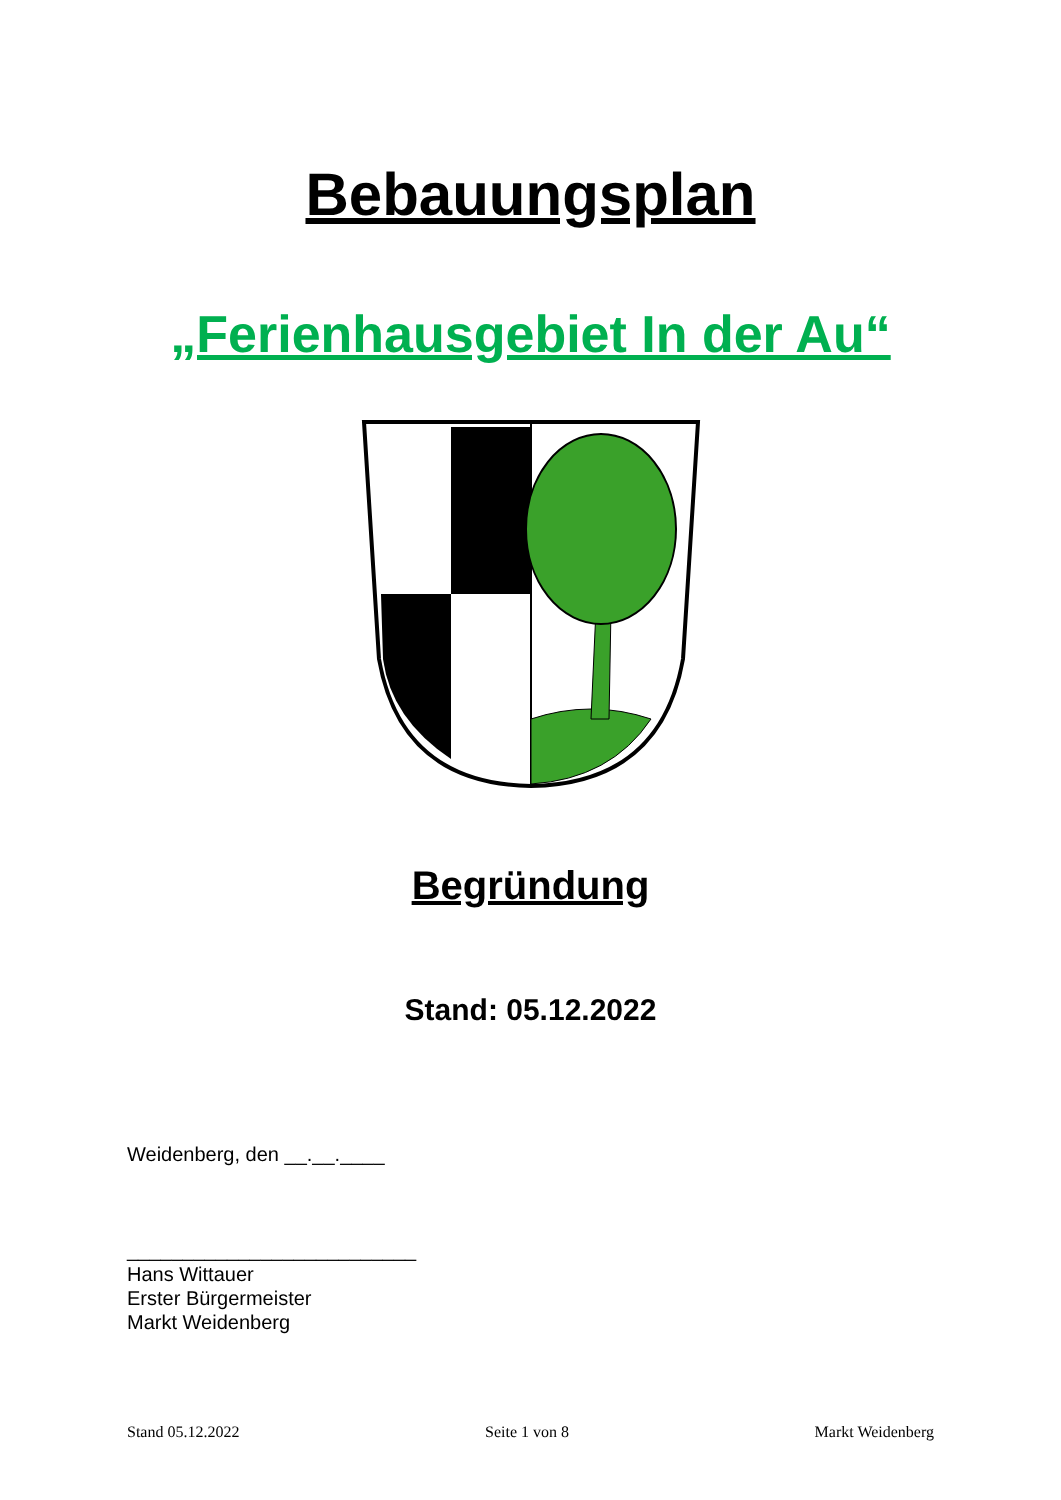Bebauungsplan
„Ferienhausgebiet In der Au“
Begründung
Stand: 05.12.2022
Weidenberg, den __.__.____
__________________________
Hans Wittauer
Erster Bürgermeister
Markt Weidenberg
Stand 05.12.2022 Seite 1 von 8 Markt Weidenberg